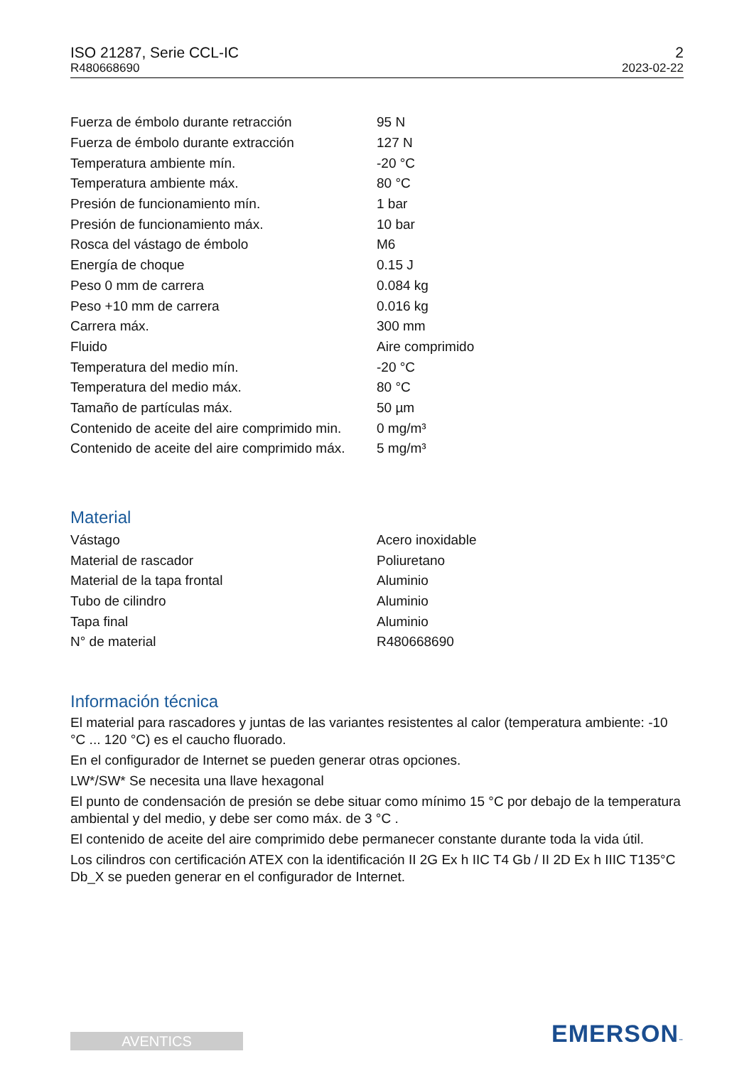ISO 21287, Serie CCL-IC
R480668690
2
2023-02-22
| Fuerza de émbolo durante retracción | 95 N |
| Fuerza de émbolo durante extracción | 127 N |
| Temperatura ambiente mín. | -20 °C |
| Temperatura ambiente máx. | 80 °C |
| Presión de funcionamiento mín. | 1 bar |
| Presión de funcionamiento máx. | 10 bar |
| Rosca del vástago de émbolo | M6 |
| Energía de choque | 0.15 J |
| Peso 0 mm de carrera | 0.084 kg |
| Peso +10 mm de carrera | 0.016 kg |
| Carrera máx. | 300 mm |
| Fluido | Aire comprimido |
| Temperatura del medio mín. | -20 °C |
| Temperatura del medio máx. | 80 °C |
| Tamaño de partículas máx. | 50 µm |
| Contenido de aceite del aire comprimido min. | 0 mg/m³ |
| Contenido de aceite del aire comprimido máx. | 5 mg/m³ |
Material
| Vástago | Acero inoxidable |
| Material de rascador | Poliuretano |
| Material de la tapa frontal | Aluminio |
| Tubo de cilindro | Aluminio |
| Tapa final | Aluminio |
| N° de material | R480668690 |
Información técnica
El material para rascadores y juntas de las variantes resistentes al calor (temperatura ambiente: -10 °C ... 120 °C) es el caucho fluorado.
En el configurador de Internet se pueden generar otras opciones.
LW*/SW* Se necesita una llave hexagonal
El punto de condensación de presión se debe situar como mínimo 15 °C por debajo de la temperatura ambiental y del medio, y debe ser como máx. de 3 °C .
El contenido de aceite del aire comprimido debe permanecer constante durante toda la vida útil.
Los cilindros con certificación ATEX con la identificación II 2G Ex h IIC T4 Gb / II 2D Ex h IIIC T135°C Db_X se pueden generar en el configurador de Internet.
AVENTICS EMERSON™